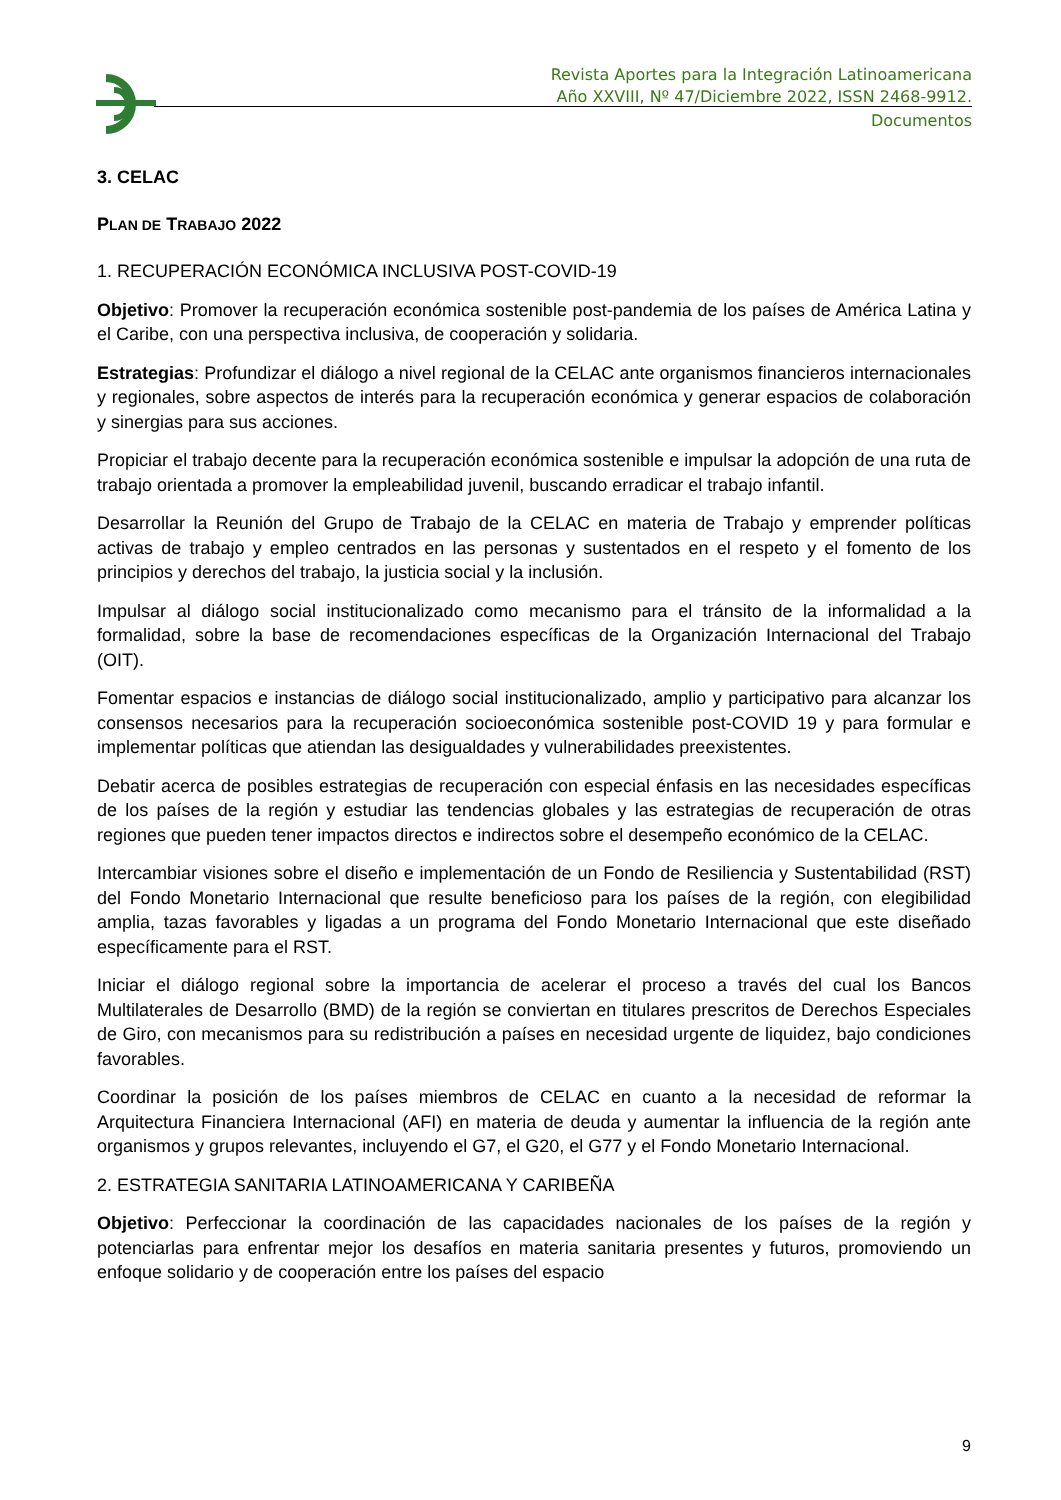Revista Aportes para la Integración Latinoamericana
Año XXVIII, Nº 47/Diciembre 2022, ISSN 2468-9912.
Documentos
3. CELAC
PLAN DE TRABAJO 2022
1. RECUPERACIÓN ECONÓMICA INCLUSIVA POST-COVID-19
Objetivo: Promover la recuperación económica sostenible post-pandemia de los países de América Latina y el Caribe, con una perspectiva inclusiva, de cooperación y solidaria.
Estrategias: Profundizar el diálogo a nivel regional de la CELAC ante organismos financieros internacionales y regionales, sobre aspectos de interés para la recuperación económica y generar espacios de colaboración y sinergias para sus acciones.
Propiciar el trabajo decente para la recuperación económica sostenible e impulsar la adopción de una ruta de trabajo orientada a promover la empleabilidad juvenil, buscando erradicar el trabajo infantil.
Desarrollar la Reunión del Grupo de Trabajo de la CELAC en materia de Trabajo y emprender políticas activas de trabajo y empleo centrados en las personas y sustentados en el respeto y el fomento de los principios y derechos del trabajo, la justicia social y la inclusión.
Impulsar al diálogo social institucionalizado como mecanismo para el tránsito de la informalidad a la formalidad, sobre la base de recomendaciones específicas de la Organización Internacional del Trabajo (OIT).
Fomentar espacios e instancias de diálogo social institucionalizado, amplio y participativo para alcanzar los consensos necesarios para la recuperación socioeconómica sostenible post-COVID 19 y para formular e implementar políticas que atiendan las desigualdades y vulnerabilidades preexistentes.
Debatir acerca de posibles estrategias de recuperación con especial énfasis en las necesidades específicas de los países de la región y estudiar las tendencias globales y las estrategias de recuperación de otras regiones que pueden tener impactos directos e indirectos sobre el desempeño económico de la CELAC.
Intercambiar visiones sobre el diseño e implementación de un Fondo de Resiliencia y Sustentabilidad (RST) del Fondo Monetario Internacional que resulte beneficioso para los países de la región, con elegibilidad amplia, tazas favorables y ligadas a un programa del Fondo Monetario Internacional que este diseñado específicamente para el RST.
Iniciar el diálogo regional sobre la importancia de acelerar el proceso a través del cual los Bancos Multilaterales de Desarrollo (BMD) de la región se conviertan en titulares prescritos de Derechos Especiales de Giro, con mecanismos para su redistribución a países en necesidad urgente de liquidez, bajo condiciones favorables.
Coordinar la posición de los países miembros de CELAC en cuanto a la necesidad de reformar la Arquitectura Financiera Internacional (AFI) en materia de deuda y aumentar la influencia de la región ante organismos y grupos relevantes, incluyendo el G7, el G20, el G77 y el Fondo Monetario Internacional.
2. ESTRATEGIA SANITARIA LATINOAMERICANA Y CARIBEÑA
Objetivo: Perfeccionar la coordinación de las capacidades nacionales de los países de la región y potenciarlas para enfrentar mejor los desafíos en materia sanitaria presentes y futuros, promoviendo un enfoque solidario y de cooperación entre los países del espacio
9